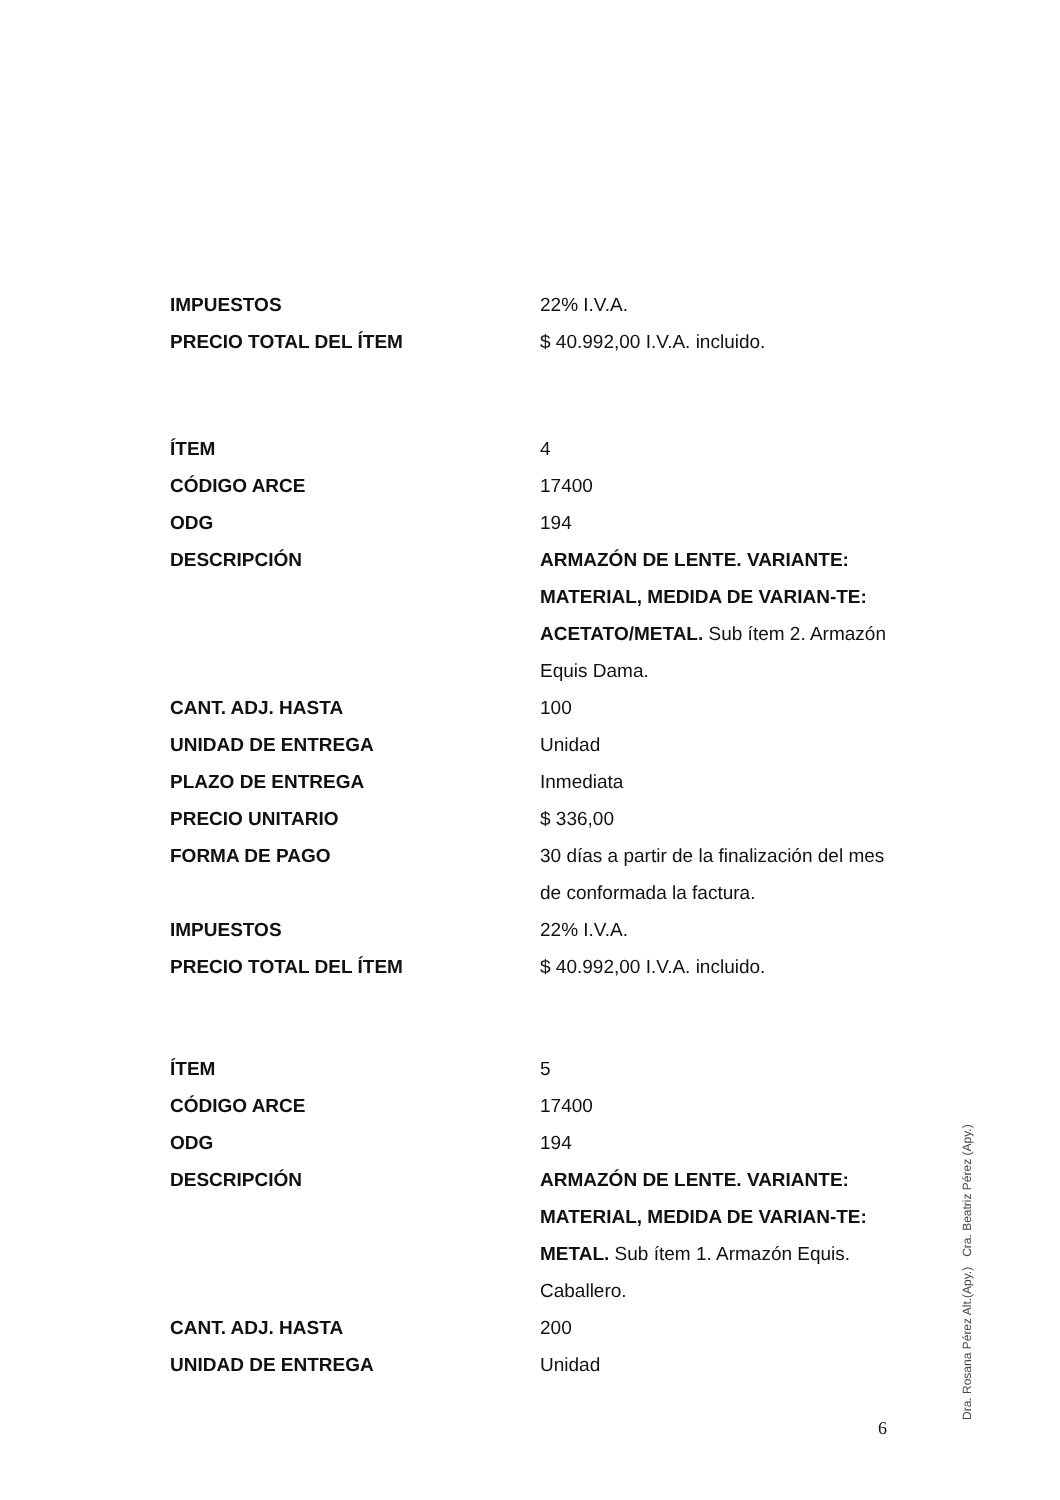| IMPUESTOS | 22% I.V.A. |
| PRECIO TOTAL DEL ÍTEM | $ 40.992,00 I.V.A. incluido. |
| ÍTEM | 4 |
| CÓDIGO ARCE | 17400 |
| ODG | 194 |
| DESCRIPCIÓN | ARMAZÓN DE LENTE. VARIANTE: MATERIAL, MEDIDA DE VARIAN-TE: ACETATO/METAL. Sub ítem 2. Armazón Equis Dama. |
| CANT. ADJ. HASTA | 100 |
| UNIDAD DE ENTREGA | Unidad |
| PLAZO DE ENTREGA | Inmediata |
| PRECIO UNITARIO | $ 336,00 |
| FORMA DE PAGO | 30 días a partir de la finalización del mes de conformada la factura. |
| IMPUESTOS | 22% I.V.A. |
| PRECIO TOTAL DEL ÍTEM | $ 40.992,00 I.V.A. incluido. |
| ÍTEM | 5 |
| CÓDIGO ARCE | 17400 |
| ODG | 194 |
| DESCRIPCIÓN | ARMAZÓN DE LENTE. VARIANTE: MATERIAL, MEDIDA DE VARIAN-TE: METAL. Sub ítem 1. Armazón Equis. Caballero. |
| CANT. ADJ. HASTA | 200 |
| UNIDAD DE ENTREGA | Unidad |
6
Dra. Rosana Pérez Alt.(Apy.) Cra. Beatriz Pérez (Apy.)